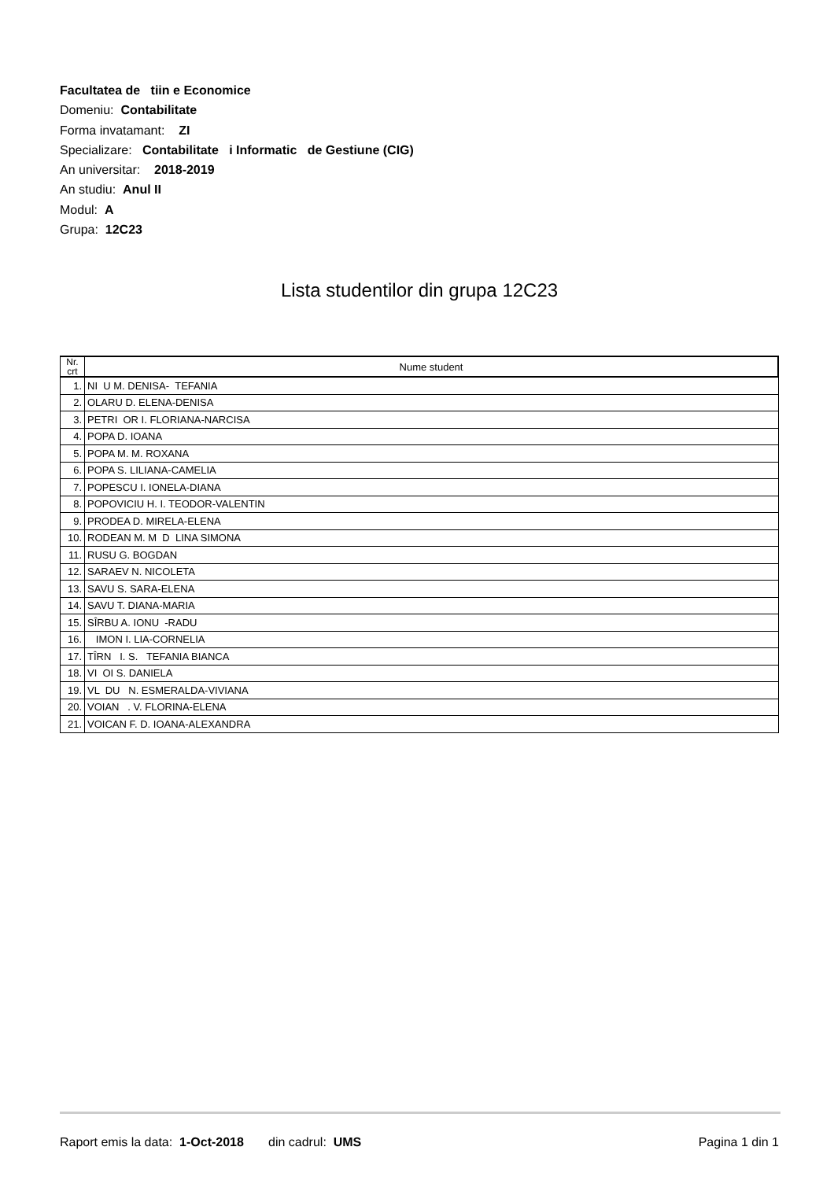Facultatea de tiin e Economice
Domeniu: Contabilitate
Forma invatamant: ZI
Specializare: Contabilitate i Informatic de Gestiune (CIG)
An universitar: 2018-2019
An studiu: Anul II
Modul: A
Grupa: 12C23
Lista studentilor din grupa 12C23
| Nr. crt | Nume student |
| --- | --- |
| 1. | NI U M. DENISA- TEFANIA |
| 2. | OLARU D. ELENA-DENISA |
| 3. | PETRI OR I. FLORIANA-NARCISA |
| 4. | POPA D. IOANA |
| 5. | POPA M. M. ROXANA |
| 6. | POPA S. LILIANA-CAMELIA |
| 7. | POPESCU I. IONELA-DIANA |
| 8. | POPOVICIU H. I. TEODOR-VALENTIN |
| 9. | PRODEA D. MIRELA-ELENA |
| 10. | RODEAN M. M D LINA SIMONA |
| 11. | RUSU G. BOGDAN |
| 12. | SARAEV N. NICOLETA |
| 13. | SAVU S. SARA-ELENA |
| 14. | SAVU T. DIANA-MARIA |
| 15. | SÎRBU A. IONU -RADU |
| 16. | IMON I. LIA-CORNELIA |
| 17. | TÎRN I. S. TEFANIA BIANCA |
| 18. | VI OI S. DANIELA |
| 19. | VL DU N. ESMERALDA-VIVIANA |
| 20. | VOIAN . V. FLORINA-ELENA |
| 21. | VOICAN F. D. IOANA-ALEXANDRA |
Raport emis la data: 1-Oct-2018 din cadrul: UMS Pagina 1 din 1